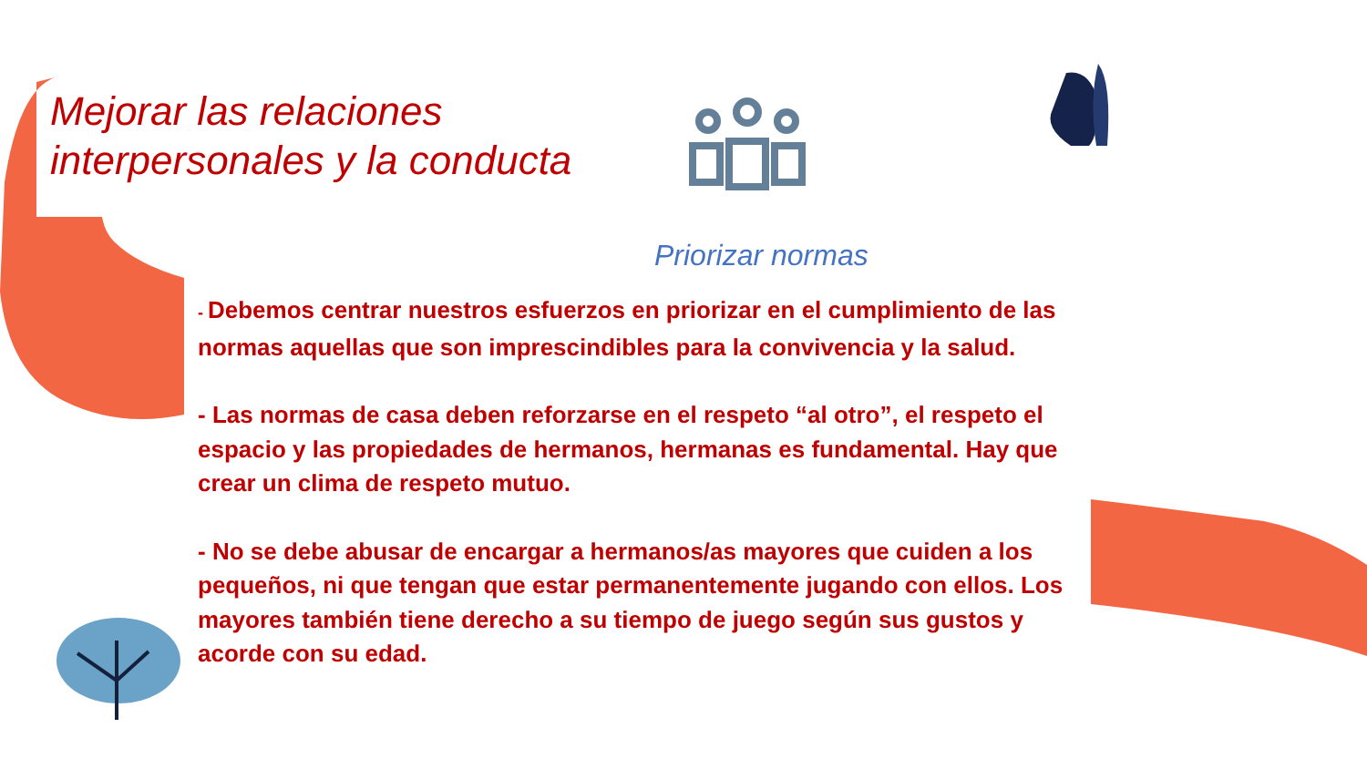Mejorar las relaciones interpersonales y la conducta
Priorizar normas
- Debemos centrar nuestros esfuerzos en priorizar en el cumplimiento de las normas aquellas que son imprescindibles para la convivencia y la salud.
- Las normas de casa deben reforzarse en el respeto “al otro”, el respeto el espacio y las propiedades de hermanos, hermanas es fundamental. Hay que crear un clima de respeto mutuo.
- No se debe abusar de encargar a hermanos/as mayores que cuiden a los pequeños, ni que tengan que estar permanentemente jugando con ellos. Los mayores también tiene derecho a su tiempo de juego según sus gustos y acorde con su edad.